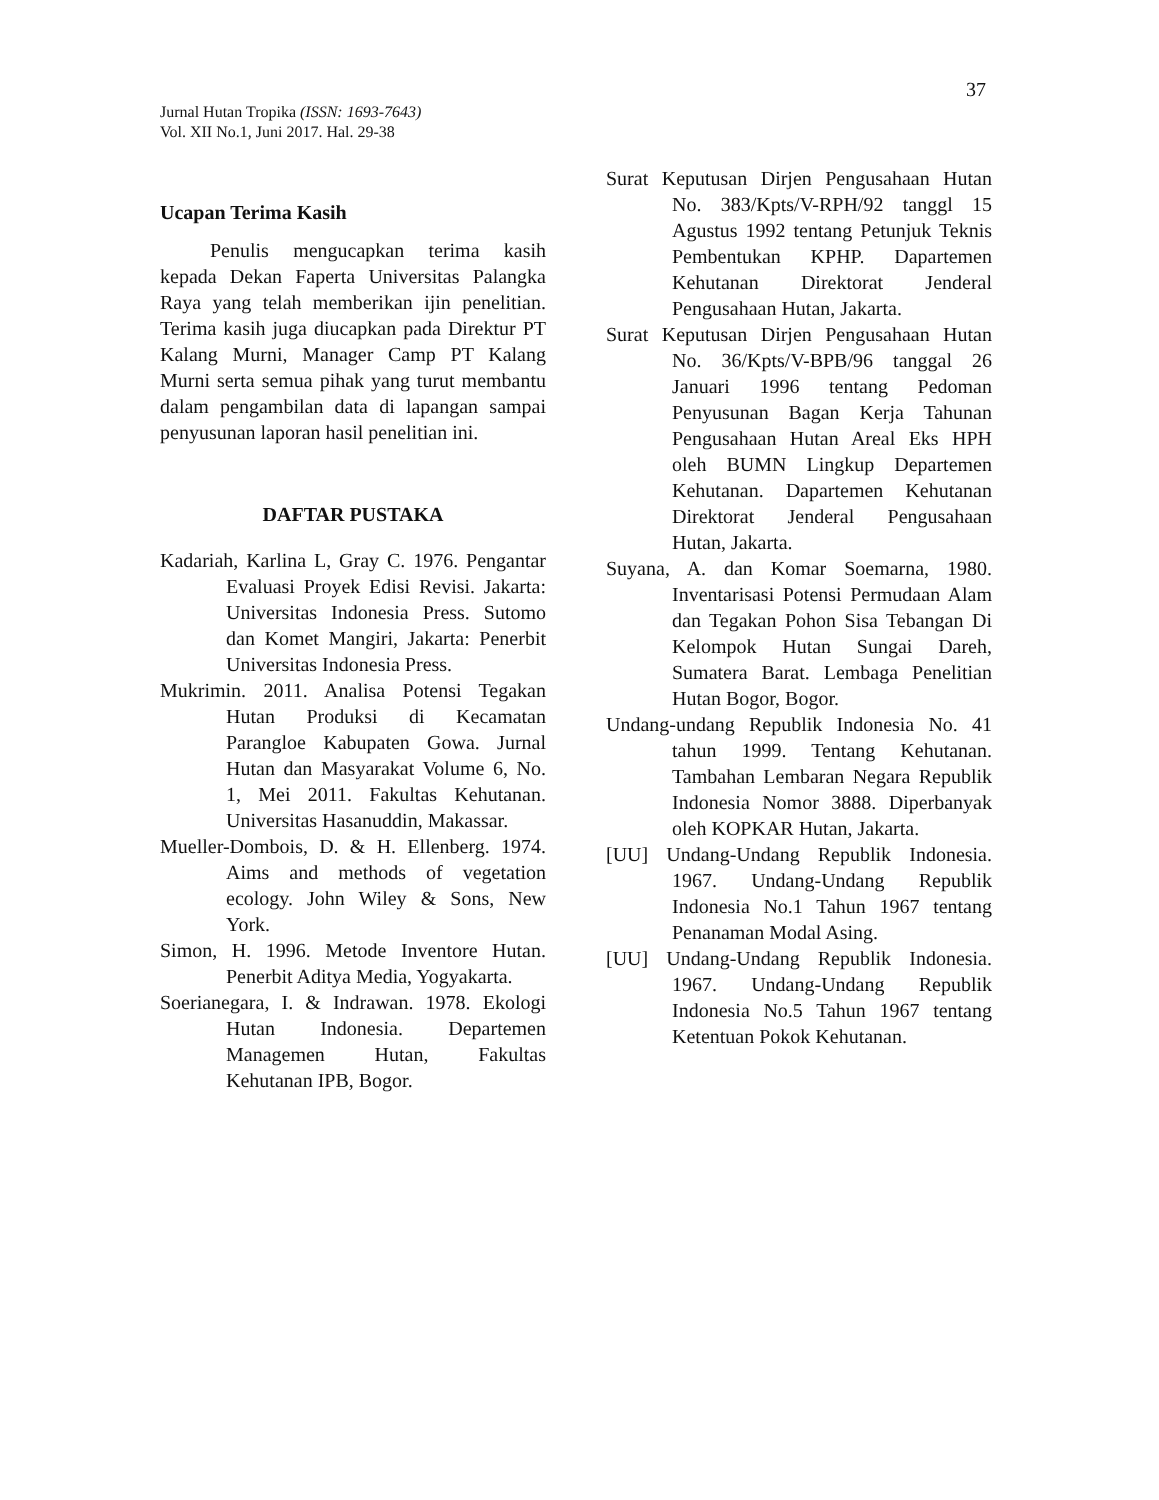37
Jurnal Hutan Tropika (ISSN: 1693-7643)
Vol. XII No.1, Juni 2017. Hal. 29-38
Ucapan Terima Kasih
Penulis mengucapkan terima kasih kepada Dekan Faperta Universitas Palangka Raya yang telah memberikan ijin penelitian. Terima kasih juga diucapkan pada Direktur PT Kalang Murni, Manager Camp PT Kalang Murni serta semua pihak yang turut membantu dalam pengambilan data di lapangan sampai penyusunan laporan hasil penelitian ini.
DAFTAR PUSTAKA
Kadariah, Karlina L, Gray C. 1976. Pengantar Evaluasi Proyek Edisi Revisi. Jakarta: Universitas Indonesia Press. Sutomo dan Komet Mangiri, Jakarta: Penerbit Universitas Indonesia Press.
Mukrimin. 2011. Analisa Potensi Tegakan Hutan Produksi di Kecamatan Parangloe Kabupaten Gowa. Jurnal Hutan dan Masyarakat Volume 6, No. 1, Mei 2011. Fakultas Kehutanan. Universitas Hasanuddin, Makassar.
Mueller-Dombois, D. & H. Ellenberg. 1974. Aims and methods of vegetation ecology. John Wiley & Sons, New York.
Simon, H. 1996. Metode Inventore Hutan. Penerbit Aditya Media, Yogyakarta.
Soerianegara, I. & Indrawan. 1978. Ekologi Hutan Indonesia. Departemen Managemen Hutan, Fakultas Kehutanan IPB, Bogor.
Surat Keputusan Dirjen Pengusahaan Hutan No. 383/Kpts/V-RPH/92 tanggl 15 Agustus 1992 tentang Petunjuk Teknis Pembentukan KPHP. Dapartemen Kehutanan Direktorat Jenderal Pengusahaan Hutan, Jakarta.
Surat Keputusan Dirjen Pengusahaan Hutan No. 36/Kpts/V-BPB/96 tanggal 26 Januari 1996 tentang Pedoman Penyusunan Bagan Kerja Tahunan Pengusahaan Hutan Areal Eks HPH oleh BUMN Lingkup Departemen Kehutanan. Dapartemen Kehutanan Direktorat Jenderal Pengusahaan Hutan, Jakarta.
Suyana, A. dan Komar Soemarna, 1980. Inventarisasi Potensi Permudaan Alam dan Tegakan Pohon Sisa Tebangan Di Kelompok Hutan Sungai Dareh, Sumatera Barat. Lembaga Penelitian Hutan Bogor, Bogor.
Undang-undang Republik Indonesia No. 41 tahun 1999. Tentang Kehutanan. Tambahan Lembaran Negara Republik Indonesia Nomor 3888. Diperbanyak oleh KOPKAR Hutan, Jakarta.
[UU] Undang-Undang Republik Indonesia. 1967. Undang-Undang Republik Indonesia No.1 Tahun 1967 tentang Penanaman Modal Asing.
[UU] Undang-Undang Republik Indonesia. 1967. Undang-Undang Republik Indonesia No.5 Tahun 1967 tentang Ketentuan Pokok Kehutanan.